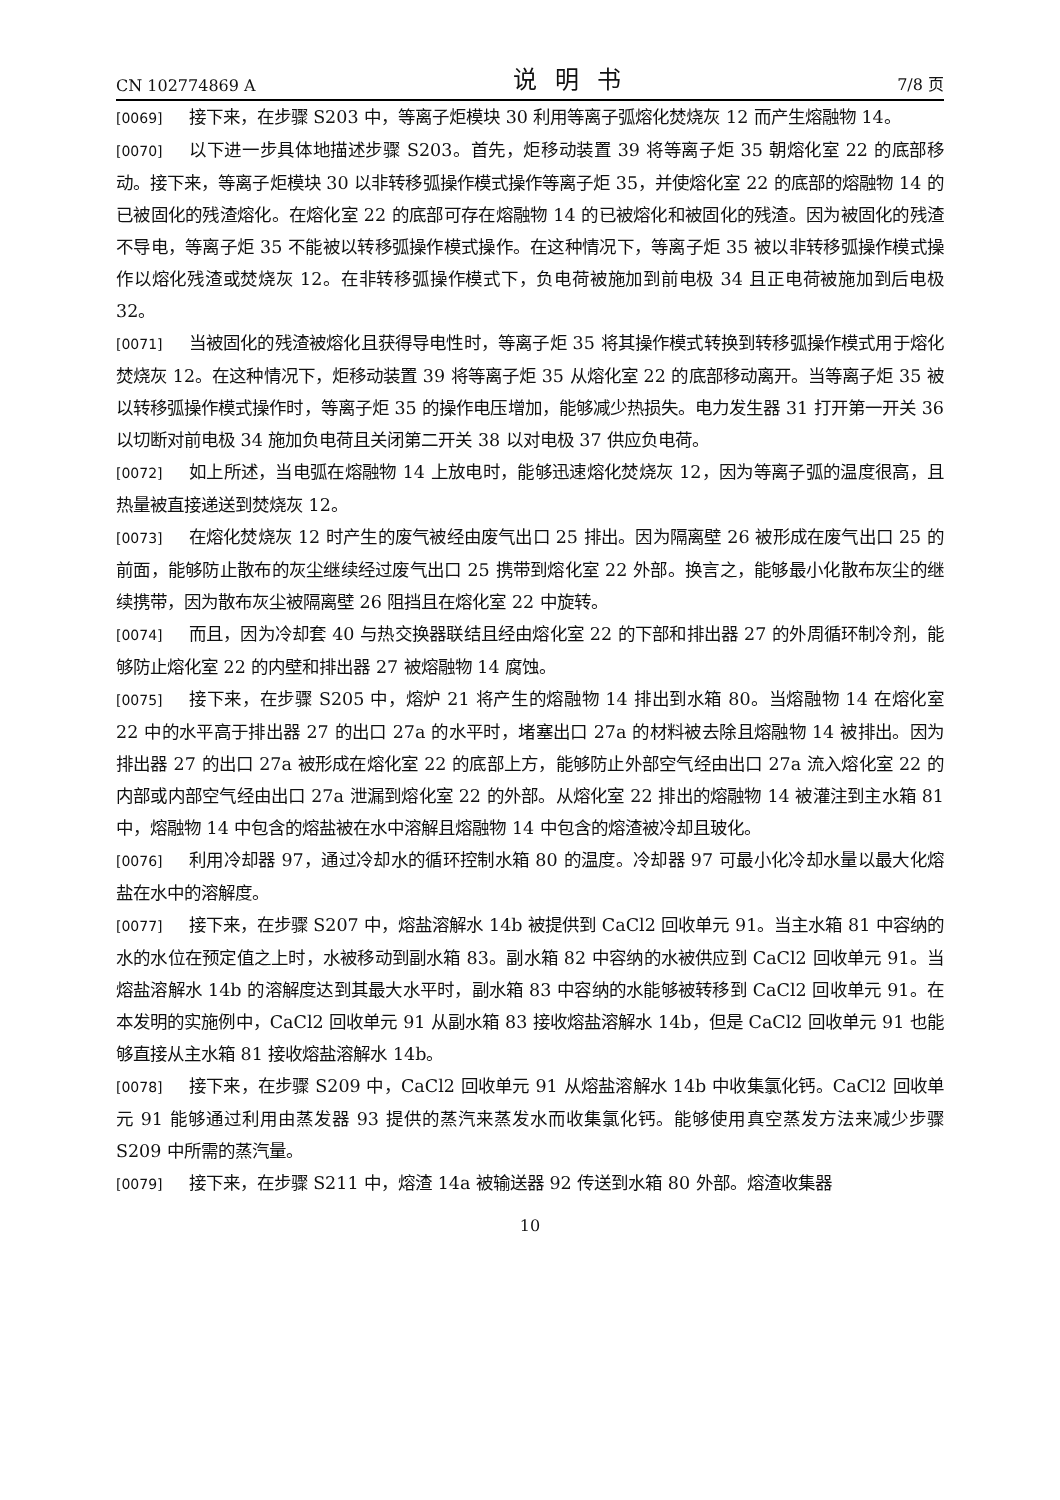CN 102774869 A 说明书 7/8 页
[0069] 接下来，在步骤 S203 中，等离子炬模块 30 利用等离子弧熔化焚烧灰 12 而产生熔融物 14。
[0070] 以下进一步具体地描述步骤 S203。首先，炬移动装置 39 将等离子炬 35 朝熔化室 22 的底部移动。接下来，等离子炬模块 30 以非转移弧操作模式操作等离子炬 35，并使熔化室 22 的底部的熔融物 14 的已被固化的残渣熔化。在熔化室 22 的底部可存在熔融物 14 的已被熔化和被固化的残渣。因为被固化的残渣不导电，等离子炬 35 不能被以转移弧操作模式操作。在这种情况下，等离子炬 35 被以非转移弧操作模式操作以熔化残渣或焚烧灰 12。在非转移弧操作模式下，负电荷被施加到前电极 34 且正电荷被施加到后电极 32。
[0071] 当被固化的残渣被熔化且获得导电性时，等离子炬 35 将其操作模式转换到转移弧操作模式用于熔化焚烧灰 12。在这种情况下，炬移动装置 39 将等离子炬 35 从熔化室 22 的底部移动离开。当等离子炬 35 被以转移弧操作模式操作时，等离子炬 35 的操作电压增加，能够减少热损失。电力发生器 31 打开第一开关 36 以切断对前电极 34 施加负电荷且关闭第二开关 38 以对电极 37 供应负电荷。
[0072] 如上所述，当电弧在熔融物 14 上放电时，能够迅速熔化焚烧灰 12，因为等离子弧的温度很高，且热量被直接递送到焚烧灰 12。
[0073] 在熔化焚烧灰 12 时产生的废气被经由废气出口 25 排出。因为隔离壁 26 被形成在废气出口 25 的前面，能够防止散布的灰尘继续经过废气出口 25 携带到熔化室 22 外部。换言之，能够最小化散布灰尘的继续携带，因为散布灰尘被隔离壁 26 阻挡且在熔化室 22 中旋转。
[0074] 而且，因为冷却套 40 与热交换器联结且经由熔化室 22 的下部和排出器 27 的外周循环制冷剂，能够防止熔化室 22 的内壁和排出器 27 被熔融物 14 腐蚀。
[0075] 接下来，在步骤 S205 中，熔炉 21 将产生的熔融物 14 排出到水箱 80。当熔融物 14 在熔化室 22 中的水平高于排出器 27 的出口 27a 的水平时，堵塞出口 27a 的材料被去除且熔融物 14 被排出。因为排出器 27 的出口 27a 被形成在熔化室 22 的底部上方，能够防止外部空气经由出口 27a 流入熔化室 22 的内部或内部空气经由出口 27a 泄漏到熔化室 22 的外部。从熔化室 22 排出的熔融物 14 被灌注到主水箱 81 中，熔融物 14 中包含的熔盐被在水中溶解且熔融物 14 中包含的熔渣被冷却且玻化。
[0076] 利用冷却器 97，通过冷却水的循环控制水箱 80 的温度。冷却器 97 可最小化冷却水量以最大化熔盐在水中的溶解度。
[0077] 接下来，在步骤 S207 中，熔盐溶解水 14b 被提供到 CaCl2 回收单元 91。当主水箱 81 中容纳的水的水位在预定值之上时，水被移动到副水箱 83。副水箱 82 中容纳的水被供应到 CaCl2 回收单元 91。当熔盐溶解水 14b 的溶解度达到其最大水平时，副水箱 83 中容纳的水能够被转移到 CaCl2 回收单元 91。在本发明的实施例中，CaCl2 回收单元 91 从副水箱 83 接收熔盐溶解水 14b，但是 CaCl2 回收单元 91 也能够直接从主水箱 81 接收熔盐溶解水 14b。
[0078] 接下来，在步骤 S209 中，CaCl2 回收单元 91 从熔盐溶解水 14b 中收集氯化钙。CaCl2 回收单元 91 能够通过利用由蒸发器 93 提供的蒸汽来蒸发水而收集氯化钙。能够使用真空蒸发方法来减少步骤 S209 中所需的蒸汽量。
[0079] 接下来，在步骤 S211 中，熔渣 14a 被输送器 92 传送到水箱 80 外部。熔渣收集器
10